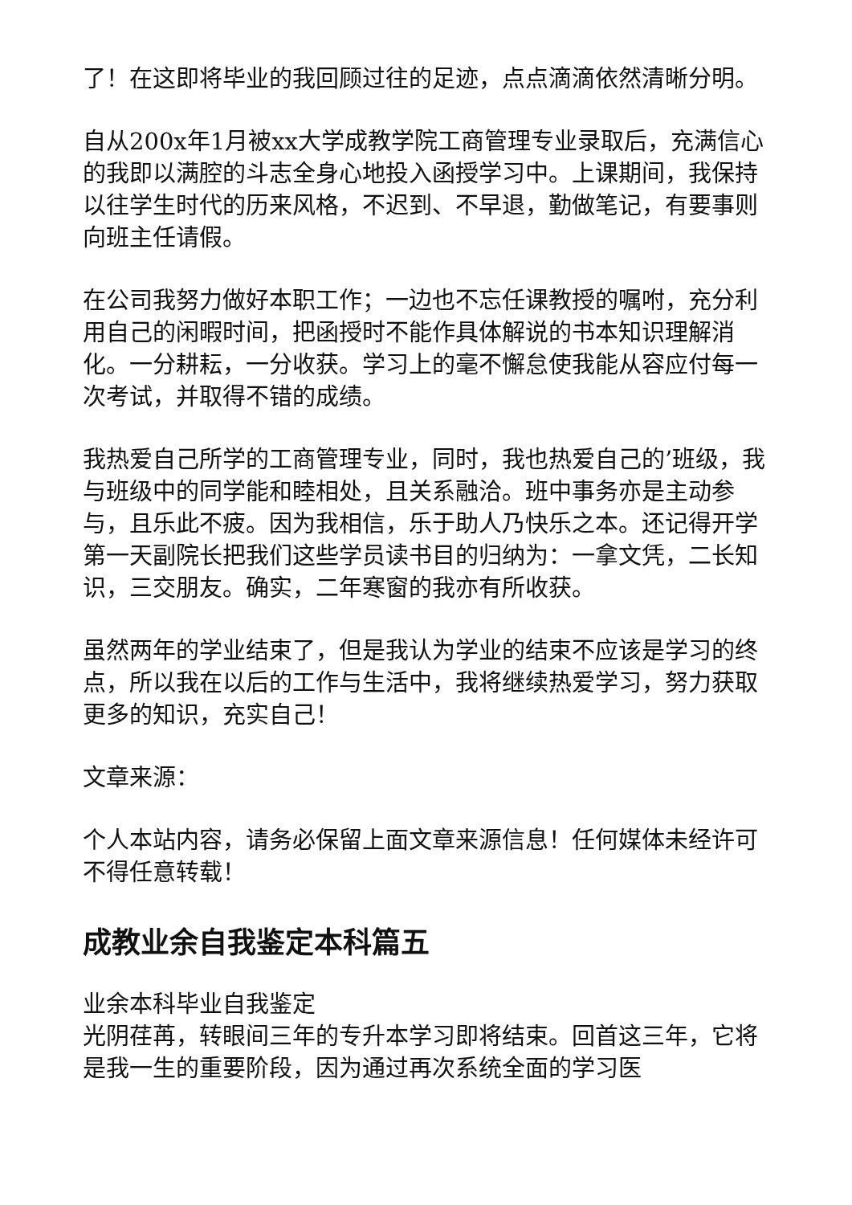了！在这即将毕业的我回顾过往的足迹，点点滴滴依然清晰分明。
自从200x年1月被xx大学成教学院工商管理专业录取后，充满信心的我即以满腔的斗志全身心地投入函授学习中。上课期间，我保持以往学生时代的历来风格，不迟到、不早退，勤做笔记，有要事则向班主任请假。
在公司我努力做好本职工作；一边也不忘任课教授的嘱咐，充分利用自己的闲暇时间，把函授时不能作具体解说的书本知识理解消化。一分耕耘，一分收获。学习上的毫不懈怠使我能从容应付每一次考试，并取得不错的成绩。
我热爱自己所学的工商管理专业，同时，我也热爱自己的’班级，我与班级中的同学能和睦相处，且关系融洽。班中事务亦是主动参与，且乐此不疲。因为我相信，乐于助人乃快乐之本。还记得开学第一天副院长把我们这些学员读书目的归纳为：一拿文凭，二长知识，三交朋友。确实，二年寒窗的我亦有所收获。
虽然两年的学业结束了，但是我认为学业的结束不应该是学习的终点，所以我在以后的工作与生活中，我将继续热爱学习，努力获取更多的知识，充实自己！
文章来源：
个人本站内容，请务必保留上面文章来源信息！任何媒体未经许可不得任意转载！
成教业余自我鉴定本科篇五
业余本科毕业自我鉴定
光阴荏苒，转眼间三年的专升本学习即将结束。回首这三年，它将是我一生的重要阶段，因为通过再次系统全面的学习医